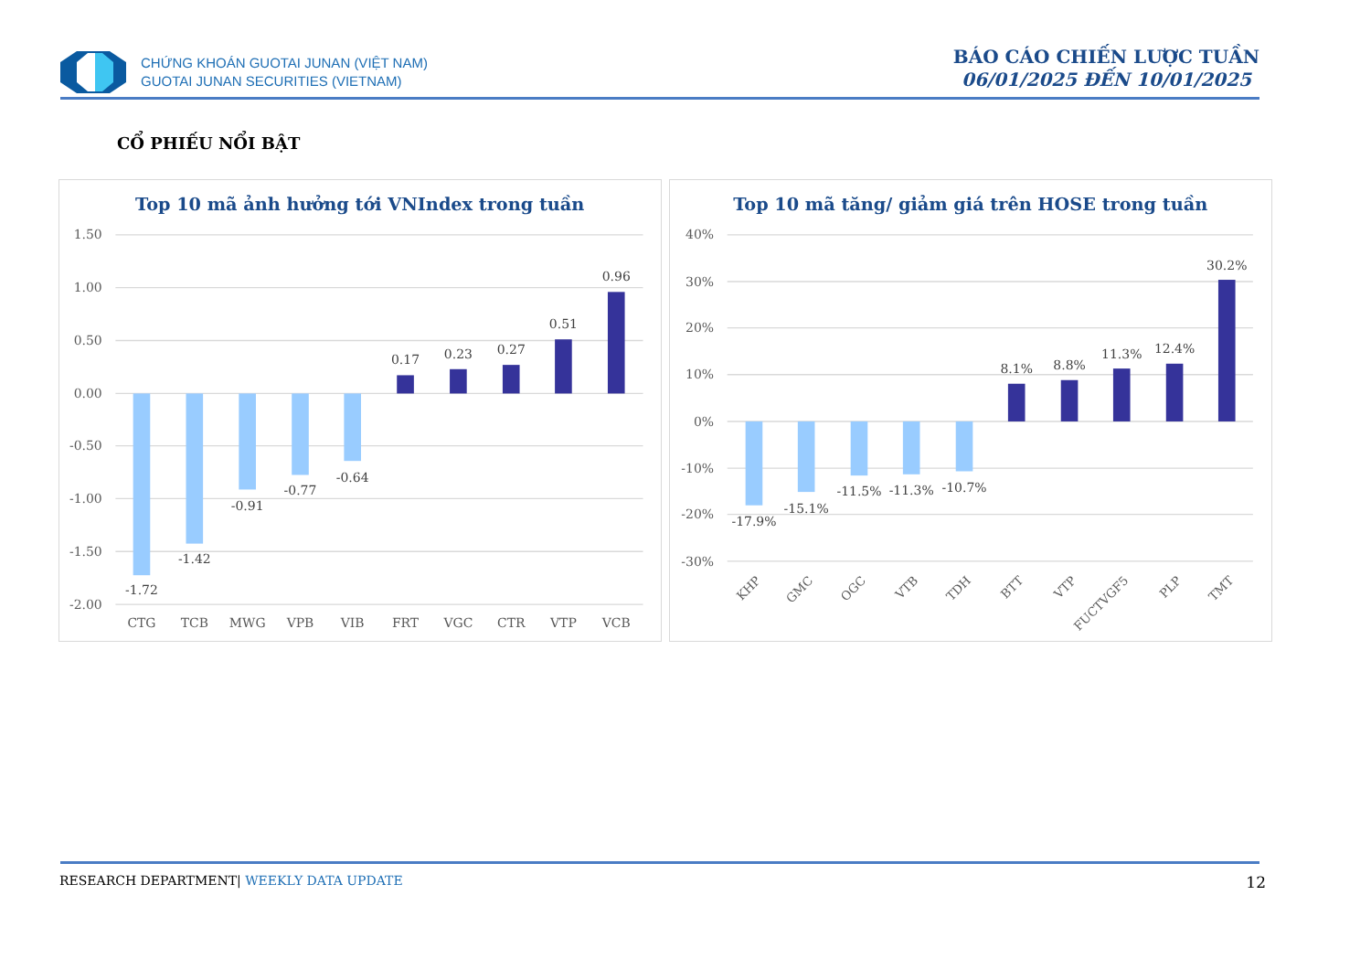CHỨNG KHOÁN GUOTAI JUNAN (VIỆT NAM)
GUOTAI JUNAN SECURITIES (VIETNAM)
BÁO CÁO CHIẾN LƯỢC TUẦN
06/01/2025 ĐẾN 10/01/2025
CỔ PHIẾU NỔI BẬT
Top 10 mã ảnh hưởng tới VNIndex trong tuần
1.50
1.00
0.50
0.00
-0.50
-1.00
-1.50
-2.00
-1.72
-1.42
-0.91
-0.77
-0.64
0.17
0.23
0.27
0.51
0.96
CTG
TCB
MWG
VPB
VIB
FRT
VGC
CTR
VTP
VCB
Top 10 mã tăng/ giảm giá trên HOSE trong tuần
40%
30%
20%
10%
0%
-10%
-20%
-30%
-17.9%
-15.1%
-11.5%
-11.3%
-10.7%
8.1%
8.8%
11.3%
12.4%
30.2%
KHP
GMC
OGC
VTB
TDH
BTT
VTP
FUCTVGF5
PLP
TMT
RESEARCH DEPARTMENT| WEEKLY DATA UPDATE 12